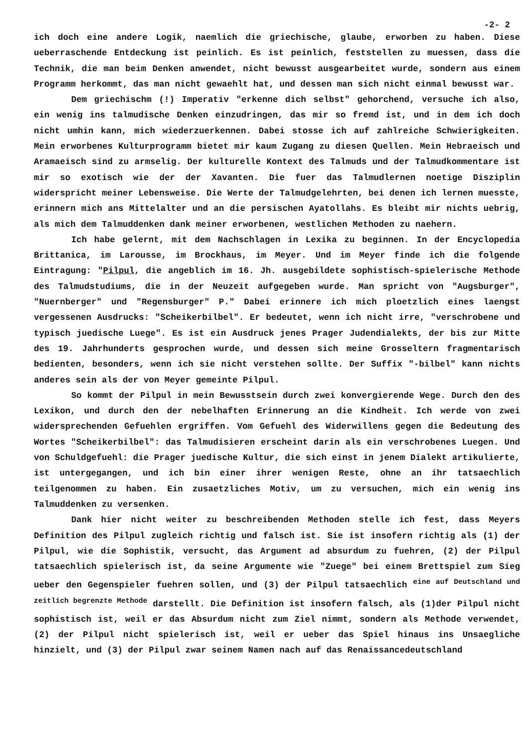-2- 2
ich doch eine andere Logik, naemlich die griechische, glaube, erworben zu haben. Diese ueberraschende Entdeckung ist peinlich. Es ist peinlich, feststellen zu muessen, dass die Technik, die man beim Denken anwendet, nicht bewusst ausgearbeitet wurde, sondern aus einem Programm herkommt, das man nicht gewaehlt hat, und dessen man sich nicht einmal bewusst war.
Dem griechischm (!) Imperativ "erkenne dich selbst" gehorchend, versuche ich also, ein wenig ins talmudische Denken einzudringen, das mir so fremd ist, und in dem ich doch nicht umhin kann, mich wiederzuerkennen. Dabei stosse ich auf zahlreiche Schwierigkeiten. Mein erworbenes Kulturprogramm bietet mir kaum Zugang zu diesen Quellen. Mein Hebraeisch und Aramaeisch sind zu armselig. Der kulturelle Kontext des Talmuds und der Talmudkommentare ist mir so exotisch wie der der Xavanten. Die fuer das Talmudlernen noetige Disziplin widerspricht meiner Lebensweise. Die Werte der Talmudgelehrten, bei denen ich lernen muesste, erinnern mich ans Mittelalter und an die persischen Ayatollahs. Es bleibt mir nichts uebrig, als mich dem Talmuddenken dank meiner erworbenen, westlichen Methoden zu naehern.
Ich habe gelernt, mit dem Nachschlagen in Lexika zu beginnen. In der Encyclopedia Brittanica, im Larousse, im Brockhaus, im Meyer. Und im Meyer finde ich die folgende Eintragung: "Pilpul, die angeblich im 16. Jh. ausgebildete sophistisch-spielerische Methode des Talmudstudiums, die in der Neuzeit aufgegeben wurde. Man spricht von "Augsburger", "Nuernberger" und "Regensburger" P." Dabei erinnere ich mich ploetzlich eines laengst vergessenen Ausdrucks: "Scheikerbilbel". Er bedeutet, wenn ich nicht irre, "verschrobene und typisch juedische Luege". Es ist ein Ausdruck jenes Prager Judendialekts, der bis zur Mitte des 19. Jahrhunderts gesprochen wurde, und dessen sich meine Grosseltern fragmentarisch bedienten, besonders, wenn ich sie nicht verstehen sollte. Der Suffix "-bilbel" kann nichts anderes sein als der von Meyer gemeinte Pilpul.
So kommt der Pilpul in mein Bewusstsein durch zwei konvergierende Wege. Durch den des Lexikon, und durch den der nebelhaften Erinnerung an die Kindheit. Ich werde von zwei widersprechenden Gefuehlen ergriffen. Vom Gefuehl des Widerwillens gegen die Bedeutung des Wortes "Scheikerbilbel": das Talmudisieren erscheint darin als ein verschrobenes Luegen. Und von Schuldgefuehl: die Prager juedische Kultur, die sich einst in jenem Dialekt artikulierte, ist untergegangen, und ich bin einer ihrer wenigen Reste, ohne an ihr tatsaechlich teilgenommen zu haben. Ein zusaetzliches Motiv, um zu versuchen, mich ein wenig ins Talmuddenken zu versenken.
Dank hier nicht weiter zu beschreibenden Methoden stelle ich fest, dass Meyers Definition des Pilpul zugleich richtig und falsch ist. Sie ist insofern richtig als (1) der Pilpul, wie die Sophistik, versucht, das Argument ad absurdum zu fuehren, (2) der Pilpul tatsaechlich spielerisch ist, da seine Argumente wie "Zuege" bei einem Brettspiel zum Sieg ueber den Gegenspieler fuehren sollen, und (3) der Pilpul tatsaechlich <sup>eine auf Deutschland und zeitlich begrenzte Methode</sup> darstellt. Die Definition ist insofern falsch, als (1)der Pilpul nicht sophistisch ist, weil er das Absurdum nicht zum Ziel nimmt, sondern als Methode verwendet, (2) der Pilpul nicht spielerisch ist, weil er ueber das Spiel hinaus ins Unsaegliche hinzielt, und (3) der Pilpul zwar seinem Namen nach auf das Renaissancedeutschland